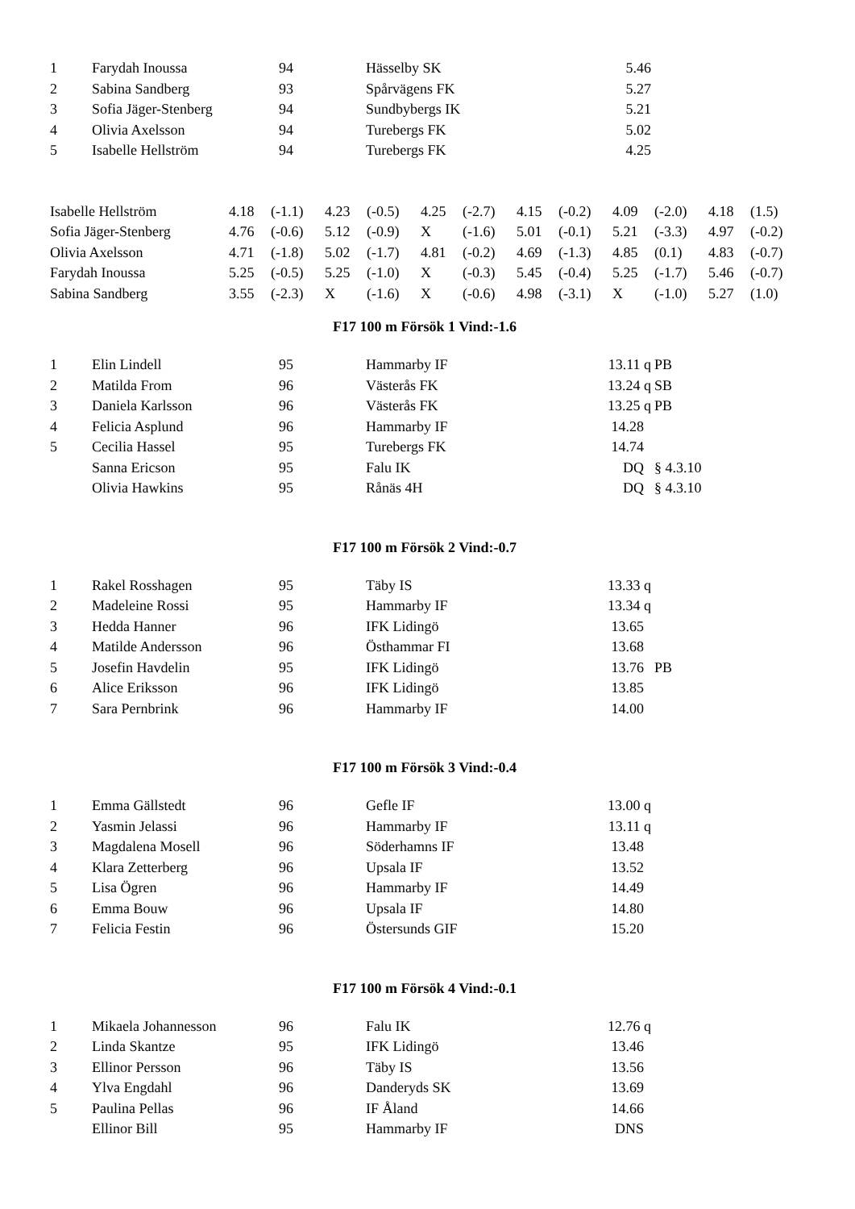| 1 | Farydah Inoussa | 94 | Hässelby SK | 5.46 | |
| 2 | Sabina Sandberg | 93 | Spårvägens FK | 5.27 | |
| 3 | Sofia Jäger-Stenberg | 94 | Sundbybergs IK | 5.21 | |
| 4 | Olivia Axelsson | 94 | Turebergs FK | 5.02 | |
| 5 | Isabelle Hellström | 94 | Turebergs FK | 4.25 | |
| Isabelle Hellström | 4.18 | (-1.1) | 4.23 | (-0.5) | 4.25 | (-2.7) | 4.15 | (-0.2) | 4.09 | (-2.0) | 4.18 | (1.5) |
| Sofia Jäger-Stenberg | 4.76 | (-0.6) | 5.12 | (-0.9) | X | (-1.6) | 5.01 | (-0.1) | 5.21 | (-3.3) | 4.97 | (-0.2) |
| Olivia Axelsson | 4.71 | (-1.8) | 5.02 | (-1.7) | 4.81 | (-0.2) | 4.69 | (-1.3) | 4.85 | (0.1) | 4.83 | (-0.7) |
| Farydah Inoussa | 5.25 | (-0.5) | 5.25 | (-1.0) | X | (-0.3) | 5.45 | (-0.4) | 5.25 | (-1.7) | 5.46 | (-0.7) |
| Sabina Sandberg | 3.55 | (-2.3) | X | (-1.6) | X | (-0.6) | 4.98 | (-3.1) | X | (-1.0) | 5.27 | (1.0) |
F17 100 m Försök 1 Vind:-1.6
| 1 | Elin Lindell | 95 | Hammarby IF | 13.11 q | PB |
| 2 | Matilda From | 96 | Västerås FK | 13.24 q | SB |
| 3 | Daniela Karlsson | 96 | Västerås FK | 13.25 q | PB |
| 4 | Felicia Asplund | 96 | Hammarby IF | 14.28 | |
| 5 | Cecilia Hassel | 95 | Turebergs FK | 14.74 | |
| | Sanna Ericson | 95 | Falu IK | DQ | § 4.3.10 |
| | Olivia Hawkins | 95 | Rånäs 4H | DQ | § 4.3.10 |
F17 100 m Försök 2 Vind:-0.7
| 1 | Rakel Rosshagen | 95 | Täby IS | 13.33 q | |
| 2 | Madeleine Rossi | 95 | Hammarby IF | 13.34 q | |
| 3 | Hedda Hanner | 96 | IFK Lidingö | 13.65 | |
| 4 | Matilde Andersson | 96 | Östhammar FI | 13.68 | |
| 5 | Josefin Havdelin | 95 | IFK Lidingö | 13.76 | PB |
| 6 | Alice Eriksson | 96 | IFK Lidingö | 13.85 | |
| 7 | Sara Pernbrink | 96 | Hammarby IF | 14.00 | |
F17 100 m Försök 3 Vind:-0.4
| 1 | Emma Gällstedt | 96 | Gefle IF | 13.00 q | |
| 2 | Yasmin Jelassi | 96 | Hammarby IF | 13.11 q | |
| 3 | Magdalena Mosell | 96 | Söderhamns IF | 13.48 | |
| 4 | Klara Zetterberg | 96 | Upsala IF | 13.52 | |
| 5 | Lisa Ögren | 96 | Hammarby IF | 14.49 | |
| 6 | Emma Bouw | 96 | Upsala IF | 14.80 | |
| 7 | Felicia Festin | 96 | Östersunds GIF | 15.20 | |
F17 100 m Försök 4 Vind:-0.1
| 1 | Mikaela Johannesson | 96 | Falu IK | 12.76 q | |
| 2 | Linda Skantze | 95 | IFK Lidingö | 13.46 | |
| 3 | Ellinor Persson | 96 | Täby IS | 13.56 | |
| 4 | Ylva Engdahl | 96 | Danderyds SK | 13.69 | |
| 5 | Paulina Pellas | 96 | IF Åland | 14.66 | |
| | Ellinor Bill | 95 | Hammarby IF | DNS | |